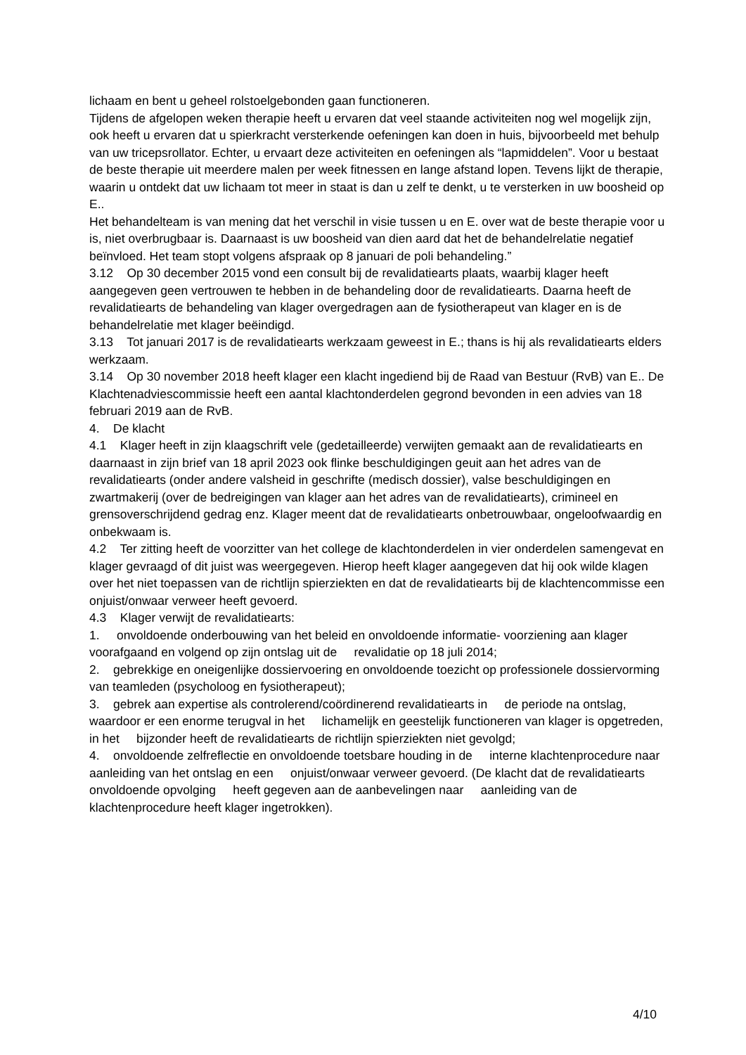lichaam en bent u geheel rolstoelgebonden gaan functioneren.
Tijdens de afgelopen weken therapie heeft u ervaren dat veel staande activiteiten nog wel mogelijk zijn, ook heeft u ervaren dat u spierkracht versterkende oefeningen kan doen in huis, bijvoorbeeld met behulp van uw tricepsrollator. Echter, u ervaart deze activiteiten en oefeningen als “lapmiddelen”. Voor u bestaat de beste therapie uit meerdere malen per week fitnessen en lange afstand lopen. Tevens lijkt de therapie, waarin u ontdekt dat uw lichaam tot meer in staat is dan u zelf te denkt, u te versterken in uw boosheid op E..
Het behandelteam is van mening dat het verschil in visie tussen u en E. over wat de beste therapie voor u is, niet overbrugbaar is. Daarnaast is uw boosheid van dien aard dat het de behandelrelatie negatief beïnvloed. Het team stopt volgens afspraak op 8 januari de poli behandeling.”
3.12 Op 30 december 2015 vond een consult bij de revalidatiearts plaats, waarbij klager heeft aangegeven geen vertrouwen te hebben in de behandeling door de revalidatiearts. Daarna heeft de revalidatiearts de behandeling van klager overgedragen aan de fysiotherapeut van klager en is de behandelrelatie met klager beëindigd.
3.13 Tot januari 2017 is de revalidatiearts werkzaam geweest in E.; thans is hij als revalidatiearts elders werkzaam.
3.14 Op 30 november 2018 heeft klager een klacht ingediend bij de Raad van Bestuur (RvB) van E.. De Klachtenadviescommissie heeft een aantal klachtonderdelen gegrond bevonden in een advies van 18 februari 2019 aan de RvB.
4. De klacht
4.1 Klager heeft in zijn klaagschrift vele (gedetailleerde) verwijten gemaakt aan de revalidatiearts en daarnaast in zijn brief van 18 april 2023 ook flinke beschuldigingen geuit aan het adres van de revalidatiearts (onder andere valsheid in geschrifte (medisch dossier), valse beschuldigingen en zwartmakerij (over de bedreigingen van klager aan het adres van de revalidatiearts), crimineel en grensoverschrijdend gedrag enz. Klager meent dat de revalidatiearts onbetrouwbaar, ongeloofwaardig en onbekwaam is.
4.2 Ter zitting heeft de voorzitter van het college de klachtonderdelen in vier onderdelen samengevat en klager gevraagd of dit juist was weergegeven. Hierop heeft klager aangegeven dat hij ook wilde klagen over het niet toepassen van de richtlijn spierziekten en dat de revalidatiearts bij de klachtencommisse een onjuist/onwaar verweer heeft gevoerd.
4.3 Klager verwijt de revalidatiearts:
1. onvoldoende onderbouwing van het beleid en onvoldoende informatie- voorziening aan klager voorafgaand en volgend op zijn ontslag uit de revalidatie op 18 juli 2014;
2. gebrekkige en oneigenlijke dossiervoering en onvoldoende toezicht op professionele dossiervorming van teamleden (psycholoog en fysiotherapeut);
3. gebrek aan expertise als controlerend/coördinerend revalidatiearts in de periode na ontslag, waardoor er een enorme terugval in het lichamelijk en geestelijk functioneren van klager is opgetreden, in het bijzonder heeft de revalidatiearts de richtlijn spierziekten niet gevolgd;
4. onvoldoende zelfreflectie en onvoldoende toetsbare houding in de interne klachtenprocedure naar aanleiding van het ontslag en een onjuist/onwaar verweer gevoerd. (De klacht dat de revalidatiearts onvoldoende opvolging heeft gegeven aan de aanbevelingen naar aanleiding van de klachtenprocedure heeft klager ingetrokken).
4/10